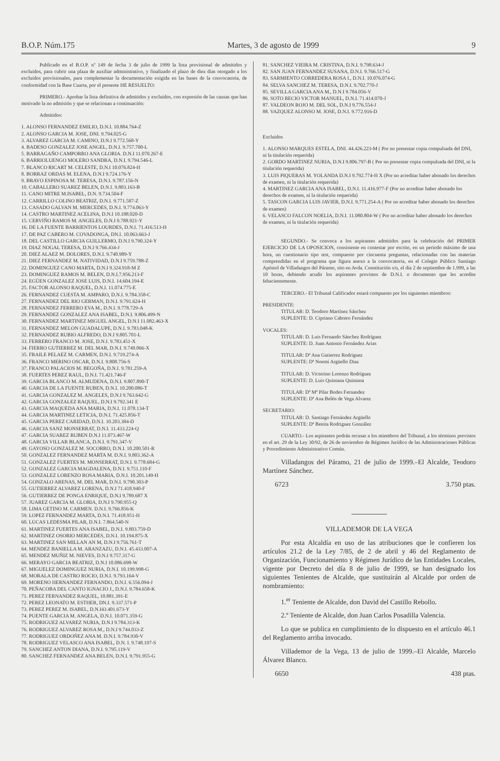B.O.P. Núm.175 Martes, 3 de agosto de 1999 9
Publicado en el B.O.P. nº 149 de fecha 3 de julio de 1999 la lista provisional de admitidos y excluidos, para cubrir una plaza de auxiliar administrativo, y finalizado el plazo de diez días otorgado a los excluidos provisionales, para complementar la documentación exigida en las bases de la convocatoria, de conformidad con la Base Cuarta, por el presente HE RESUELTO:
PRIMERO.- Aprobar la lista definitiva de admitidos y excluidos, con expresión de las causas que han motivado la no admisión y que se relacionan a continuación:
Admitidos:
1. ALONSO FERNANDEZ EMILIO, D.N.I. 10.884.764-Z
2. ALONSO GARCIA M. JOSE, DNI. 9.794.025-G
3. ALVAREZ GARCIA M. CAMINO, D.N.I 9.772.568-Y
4. BADESO GONZALEZ JOSE ANGEL, D.N.I. 9.757.700-L
5. BARRAGAÑO CAMPORRO ANA GLORIA. D.N.I 11.070.267-E
6. BARRIOLUENGO MOLERO SANDRA, D.N.I. 9.794.546-L
7. BLANCO RICART M. CELESTE, D.N.I 10.076.824-H
8. BORRAZ ORDAS M. ELENA, D.N.I 9.724.176-Y
9. BRAVO ESPINOSA M. TERESA, D.N.I. 9.787.156-N
10. CABALLERO SUAREZ BELEN, D.N.I. 9.803.163-B
11. CANO MITRE M.ISABEL, D.N. 9.734.504-F
12. CARRILLO COLINO BEATRIZ, D.N.I. 9.771.587-Z
13. CASADO GALVAN M. MERCEDES, D.N.I. 9.774.063-Y
14. CASTRO MARTINEZ ACELINA, D.N.I 10.188.020-D
15. CERVIÑO RAMOS M. ANGELES, D.N.I 9.788.921-Y
16. DE LA FUENTE BARRIENTOS LOURDES, D.N.I. 71.416.513-H
17. DE PAZ CABERO M. COVADONGA, DN.I. 10.063.663-J
18. DEL CASTILLO GARCIA GUILLERMO, D.N.I 9.790.324-Y
19. DIAZ NOGAL TERESA, D.N.I 9.766.434-J
20. DIEZ ALAEZ M. DOLORES, D.N.I. 9.740.989-Y
21. DIEZ FERNANDEZ M. NATIVIDAD, D.N.I 9.759.788-Z
22. DOMINGUEZ CANO MARTA, D.N.I 9.324.918-M Z
23. DOMINGUEZ RAMOS M. BELEN, D.N.I.7.956.213-F
24. EGÜEN GONZALEZ JOSE LUIS, D.N.I. 14.604.194-E
25. FACTOR ALONSO RAQUEL, D.N.I. 11.074.775-E
26. FERNANDEZ CUESTA M. AMPARO, D.N.I. 9.784.358-C
27. FERNANDEZ DEL RIO GERMAN, D.N.I. 9.791.624-H
28. FERNANDEZ FERRERO EVA M., D.N.I. 9.778.729-A
29. FERNANDEZ GONZALEZ ANA ISABEL, D.N.I. 9.806.499-N
30. FERNANDEZ MARTINEZ MIGUEL ANGEL, D.N.I 11.082.463-X
31. FERNANDEZ MELON GUADALUPE, D.N.I. 9.783.048-K
32. FERNANDEZ RUBIO ALFREDO, D.N.I 9.805.701-L
33. FERRERO FRANCO M. JOSE, D.N.I. 9.783.451-X
34. FIERRO GUTIERREZ M. DEL MAR, D.N.I. 9.749.066-X
35. FRAILE PELAEZ M. CARMEN, D.N.I. 9.719.274-A
36. FRANCO MERINO OSCAR, D.N.I. 9.808.756-S
37. FRANCO PALACIOS M. BEGOÑA, D.N.I. 9.781.259-A
38. FUERTES PEREZ RAUL, D.N.I. 71.421.746-F
39. GARCIA BLANCO M. ALMUDENA, D.N.I. 9.807.890-T
40. GARCIA DE LA FUENTE RUBEN, D.N.I. 10.200.086-T
41. GARCIA GONZALEZ M. ANGELES, D.N.I 9.763.642-G
42. GARCIA GONZALEZ RAQUEL, D.N.I 9.792.341 E
43. GARCIA MAQUEDA ANA MARIA, D.N.I. 11.078.134-T
44. GARCIA MARTINEZ LETICIA, D.N.I. 71.425.856-T
45. GARCIA PEREZ CARIDAD, D.N.I. 10.203.384-D
46. GARCIA SANZ MONSERRAT, D.N.I. 11.433.224-Q
47. GARCIA SUAREZ RUBEN D.N.I 11.073.467-W
48. GARCIA VILLAR BLANCA, D.N.I. 9.791.347-V
49. GAYOSO GONZALEZ M. SOCORRO, D.N.I. 10.200.501-R
50. GONZALEZ FERNANDEZ MARTA M. D.N.I. 9.803.362-A
51. GONZALEZ FUERTES M. MONSERRAT, D.N.I. 9.778.684-G
52. GONZALEZ GARCIA MAGDALENA, D.N.I. 9.751.110-F
53. GONZALEZ LORENZO ROSA MARIA, D.N.I. 10.201.149-H
54. GONZALO ARENAS, M. DEL MAR, D.N.I. 9.790.303-P
55. GUTIERREZ ALVAREZ LORENA, D.N.I 71.418.940-F
56. GUTIERREZ DE PONGA ENRIQUE, D.N.I 9.789.687 X
57. JUAREZ GARCIA M. GLORIA, D.N.I 9.790.955-Q
58. LIMA GETINO M. CARMEN. D.N.I. 9.766.856-K
59. LOPEZ FERNANDEZ MARTA, D.N.I. 71.418.951-H
60. LUCAS LEDESMA PILAR, D.N.I. 7.864.540-N
61. MARTINEZ FUERTES ANA ISABEL, D.N.I. 9.803.759-D
62. MARTINEZ OSORIO MERCEDES, D.N.I. 10.194.875-X
63. MARTINEZ SAN MILLAN AN M, D.N.I 9.756.761-T
64. MENDEZ BANIELLA M. ARANZAZU, D.N.I. 45.433.007-A
65. MENDEZ MUÑIZ M. NIEVES, D.N.I 9.757.317-G
66. MERAYO GARCIA BEATRIZ, D.N.I 10.086.698-W
67. MIGUELEZ DOMINGUEZ NURIA, D.N.I. 10.199.998-G
68. MORALA DE CASTRO ROCIO, D.N.I. 9.793.164-V
69. MORENO HERNANDEZ FERNANDO, D.N.I. 6.556.094-J
70. PEÑACOBA DEL CANTO IGNACIO J., D.N.I. 9.784.658-K
71. PEREZ FERNANDEZ RAQUEL, 10.881.391-E
72. PEREZ LEONATO M. ESTHER, DN.I. 9.337.571-P
73. PEREZ PEREZ M. ISABEL, D.N.I43.401.673-Y
74. PUENTE GARCIA M. ANGELA, D.N.I. 10.071.359-G
75. RODRIGUEZ ALVAREZ NURIA, D.N.I 9.784.313-K
76. RODRIGUEZ ALVAREZ ROSA M., D.N.I 9.744.033-Z
77. RODRIGUEZ ORDOÑEZ ANA M. D.N.I. 9.784.930-V
78. RODRIGUEZ VELASCO ANA ISABEL, D.N. I. 9.748.197-S
79. SANCHEZ ANTON DIANA, D.N.I. 9.795.119-V
80. SANCHEZ FERNANDEZ ANA BELEN, D.N.I. 9.791.955-G
81. SANCHEZ VIEIRA M. CRISTINA, D.N.I. 9.798.634-J
82. SAN JUAN FERNANDEZ SUSANA, D.N.I. 9.766.517-G
83. SARMIENTO CORREDERA ROSA I., D.N.I. 10.076.074-G
84. SELVA SANCHEZ M. TERESA, D.N.I. 9.702.770-J
85. SEVILLA GARCIA ANA M., D.N.I 9.784.056-V
86. SOTO RECIO VICTOR MANUEL, D.N.I. 71.414.070-J
87. VALDEON ROJO M. DEL SOL, D.N.I 9.776.554-J
88. VAZQUEZ ALONSO M. JOSE, D.N.I. 9.772.916-D
Excluidos
1. ALONSO MARQUES ESTELA, DNI. 44.426.223-M ( Por no presentar copia compulsada del DNI, ni la titulación requerida)
2. GORDO MARTINEZ NURIA, D.N.I 9.806.797-B ( Por no presentar copia compulsada del DNI, ni la titulación requerida)
3. LUIS PIQUERAS M. YOLANDA D.N.I 9.792.774-H X (Por no acreditar haber abonado los derechos de examen, ni la titulación requerida)
4. MARTINEZ GARCIA ANA ISABEL, D.N.I. 11.416.977-F (Por no acreditar haber abonado los derechos de examen, ni la titulación requerida)
5. TASCON GARCIA LUIS JAVIER, D.N.I. 9.771.254-A ( Por no acreditar haber abonado los derechos de examen)
6. VELASCO FALCON NOELIA, D.N.I. 11.080.804-W ( Por no acreditar haber abonado los derechos de examen, ni la titulación requerida)
SEGUNDO.- Se convoca a los aspirantes admitidos para la celebración del PRIMER EJERCICIO DE LA OPOSICION, consistente en contestar por escrito, en un periodo máximo de una hora, un cuestionario tipo test, compuesto por cincuenta preguntas, relacionadas con las materias comprendidas en el programa que figura anexo a la convocatoria, en el Colegio Público Santiago Apóstol de Villadangos del Páramo, sito en Avda. Constitución s/n, el día 2 de septiembre de 1.999, a las 10 horas, debiendo acudir los aspirantes provistos de D.N.I. o documento que les acredite fehacientemente.
TERCERO.- El Tribunal Calificador estará compuesto por los siguientes miembros:
PRESIDENTE:
TITULAR: D. Teodoro Martínez Sánchez
SUPLENTE: D. Cipriano Cabrero Fernández
VOCALES:
TITULAR: D. Luis Fernando Sánchez Rodríguez
SUPLENTE: D. Juan Antonio Fernández Arias
TITULAR: Dª Ana Gutierrez Rodriguez
SUPLENTE: Dª Noemi Argüello Diaz
TITULAR: D. Victorino Lorenzo Rodríguez
SUPLENTE: D. Luis Quintana Quintana
TITULAR: Dª Mª Pilar Bodes Fernandez
SUPLENTE: Dª Ana Belén de Vega Alvarez
SECRETARIO:
TITULAR: D. Santiago Fernández Argüello
SUPLENTE: Dª Benita Rodriguez González
CUARTO.- Los aspirantes podrán recusar a los miembros del Tribunal, a los términos previstos en el art. 29 de la Ley 30/92, de 26 de noviembre de Régimen Jurídico de las Administraciones Públicas y Procedimiento Administrativo Común.
Villadangos del Páramo, 21 de julio de 1999.–El Alcalde, Teodoro Martínez Sánchez.
6723 3.750 ptas.
VILLADEMOR DE LA VEGA
Por esta Alcaldía en uso de las atribuciones que le confieren los artículos 21.2 de la Ley 7/85, de 2 de abril y 46 del Reglamento de Organización, Funcionamiento y Régimen Jurídico de las Entidades Locales, vigente por Decreto del día 8 de julio de 1999, se han designado los siguientes Tenientes de Alcalde, que sustituirán al Alcalde por orden de nombramiento:
1.<sup>er</sup> Teniente de Alcalde, don David del Castillo Rebollo.
2.º Teniente de Alcalde, don Juan Carlos Posadilla Valencia.
Lo que se publica en cumplimiento de lo dispuesto en el artículo 46.1 del Reglamento arriba invocado.
Villademor de la Vega, 13 de julio de 1999.–El Alcalde, Marcelo Álvarez Blanco.
6650 438 ptas.